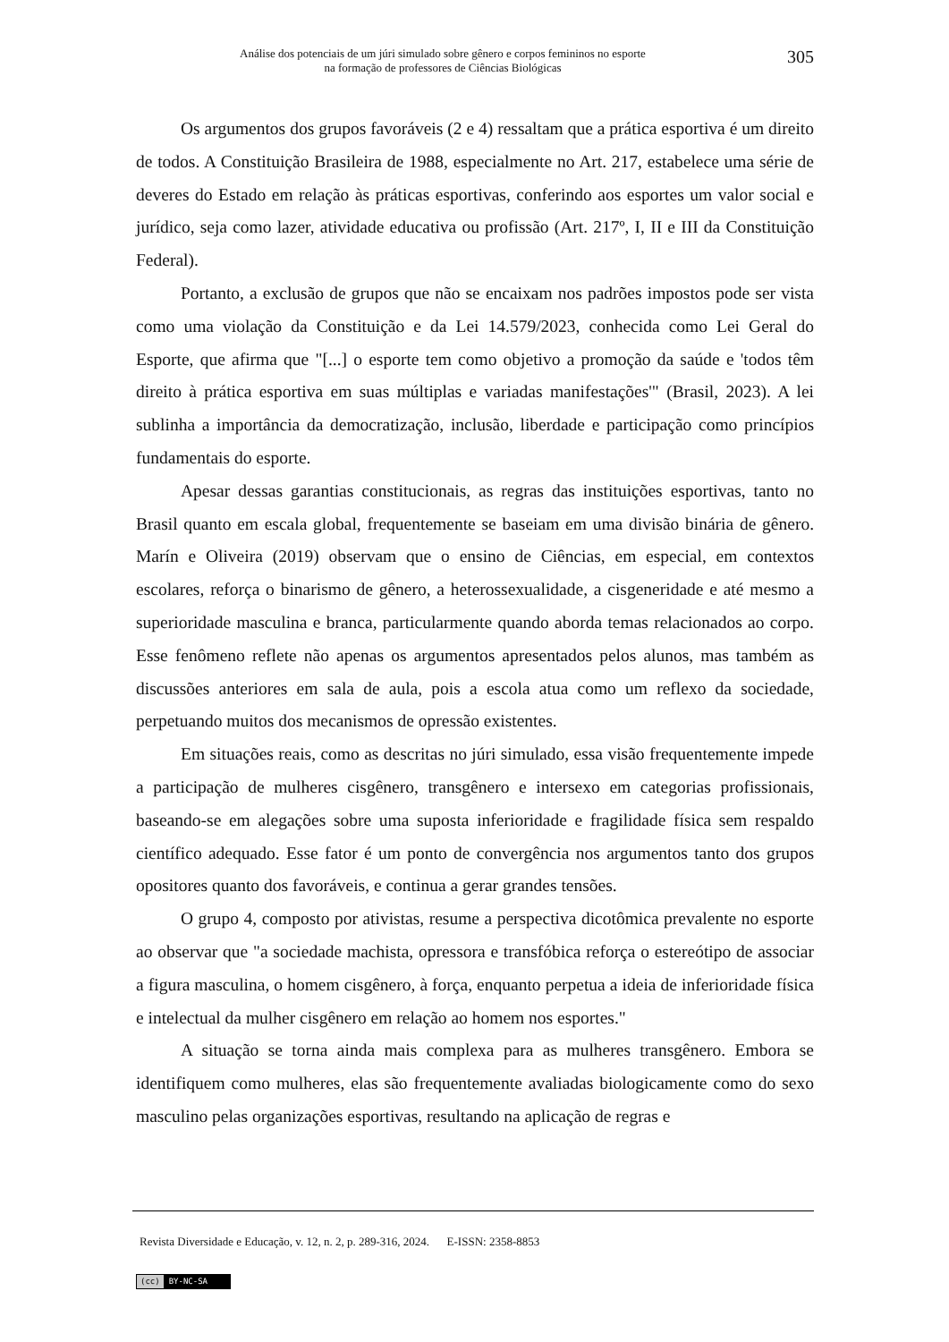Análise dos potenciais de um júri simulado sobre gênero e corpos femininos no esporte
na formação de professores de Ciências Biológicas
305
Os argumentos dos grupos favoráveis (2 e 4) ressaltam que a prática esportiva é um direito de todos. A Constituição Brasileira de 1988, especialmente no Art. 217, estabelece uma série de deveres do Estado em relação às práticas esportivas, conferindo aos esportes um valor social e jurídico, seja como lazer, atividade educativa ou profissão (Art. 217º, I, II e III da Constituição Federal).
Portanto, a exclusão de grupos que não se encaixam nos padrões impostos pode ser vista como uma violação da Constituição e da Lei 14.579/2023, conhecida como Lei Geral do Esporte, que afirma que "[...] o esporte tem como objetivo a promoção da saúde e 'todos têm direito à prática esportiva em suas múltiplas e variadas manifestações'" (Brasil, 2023). A lei sublinha a importância da democratização, inclusão, liberdade e participação como princípios fundamentais do esporte.
Apesar dessas garantias constitucionais, as regras das instituições esportivas, tanto no Brasil quanto em escala global, frequentemente se baseiam em uma divisão binária de gênero. Marín e Oliveira (2019) observam que o ensino de Ciências, em especial, em contextos escolares, reforça o binarismo de gênero, a heterossexualidade, a cisgeneridade e até mesmo a superioridade masculina e branca, particularmente quando aborda temas relacionados ao corpo. Esse fenômeno reflete não apenas os argumentos apresentados pelos alunos, mas também as discussões anteriores em sala de aula, pois a escola atua como um reflexo da sociedade, perpetuando muitos dos mecanismos de opressão existentes.
Em situações reais, como as descritas no júri simulado, essa visão frequentemente impede a participação de mulheres cisgênero, transgênero e intersexo em categorias profissionais, baseando-se em alegações sobre uma suposta inferioridade e fragilidade física sem respaldo científico adequado. Esse fator é um ponto de convergência nos argumentos tanto dos grupos opositores quanto dos favoráveis, e continua a gerar grandes tensões.
O grupo 4, composto por ativistas, resume a perspectiva dicotômica prevalente no esporte ao observar que "a sociedade machista, opressora e transfóbica reforça o estereótipo de associar a figura masculina, o homem cisgênero, à força, enquanto perpetua a ideia de inferioridade física e intelectual da mulher cisgênero em relação ao homem nos esportes."
A situação se torna ainda mais complexa para as mulheres transgênero. Embora se identifiquem como mulheres, elas são frequentemente avaliadas biologicamente como do sexo masculino pelas organizações esportivas, resultando na aplicação de regras e
Revista Diversidade e Educação, v. 12, n. 2, p. 289-316, 2024. E-ISSN: 2358-8853
(cc) BY-NC-SA